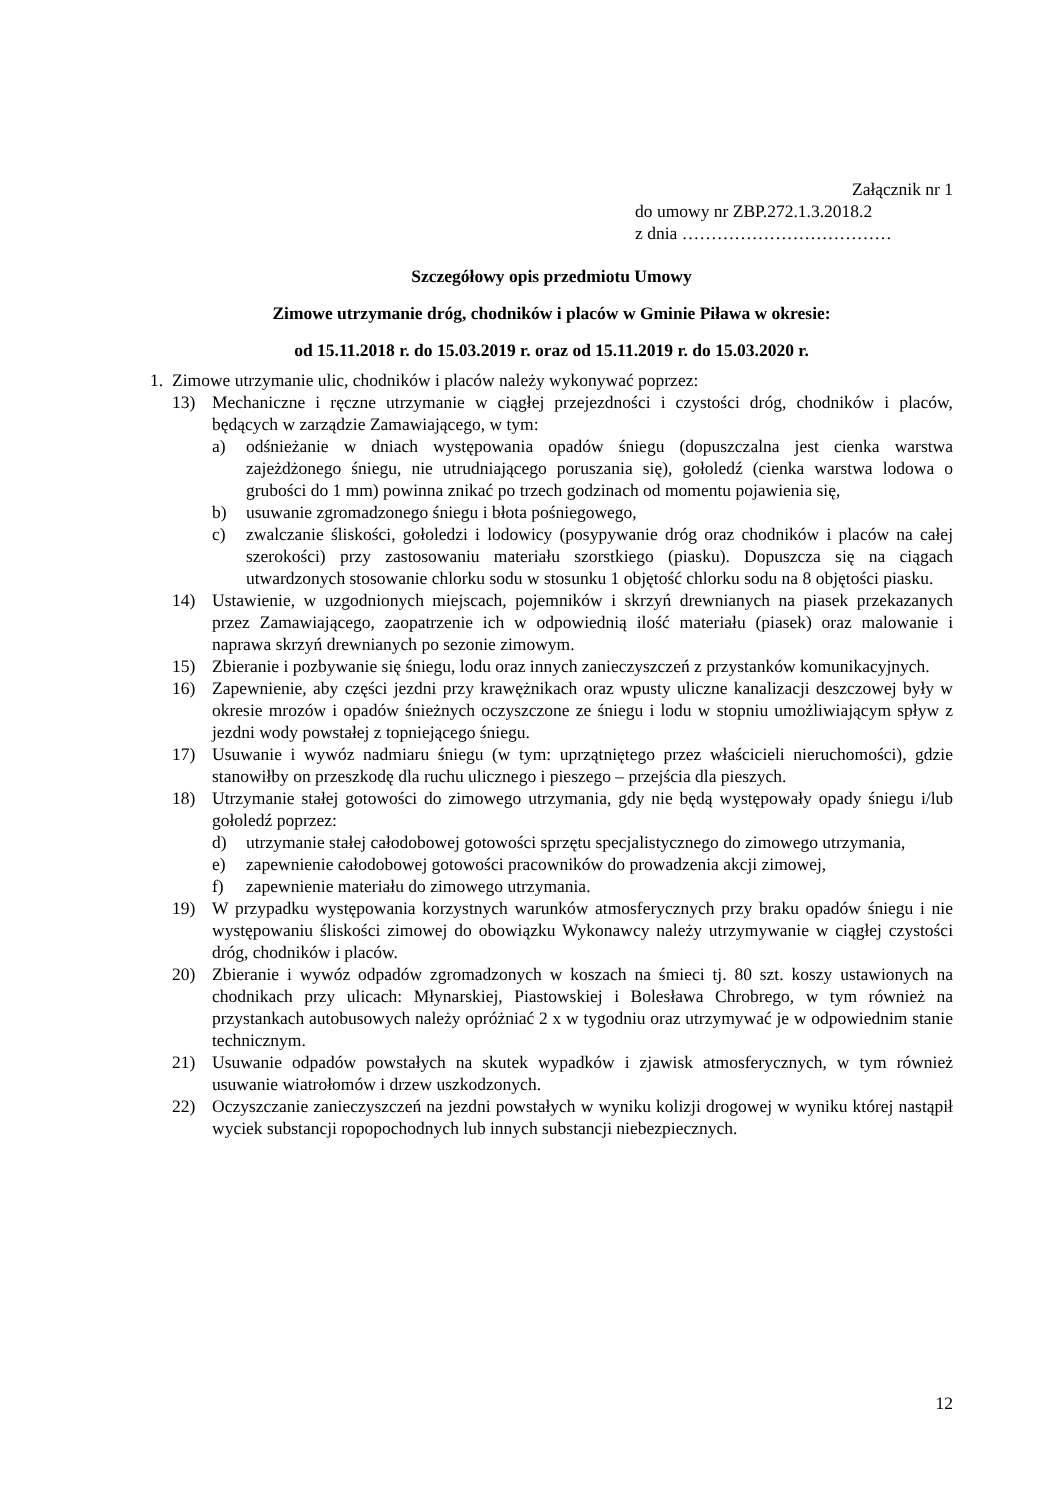Załącznik nr 1
do umowy nr ZBP.272.1.3.2018.2
z dnia ………………………………
Szczegółowy opis przedmiotu Umowy
Zimowe utrzymanie dróg, chodników i placów w Gminie Piława w okresie:
od 15.11.2018 r. do 15.03.2019 r. oraz od 15.11.2019 r. do 15.03.2020 r.
1. Zimowe utrzymanie ulic, chodników i placów należy wykonywać poprzez:
13) Mechaniczne i ręczne utrzymanie w ciągłej przejezdności i czystości dróg, chodników i placów, będących w zarządzie Zamawiającego, w tym:
a) odśnieżanie w dniach występowania opadów śniegu (dopuszczalna jest cienka warstwa zajeżdżonego śniegu, nie utrudniającego poruszania się), gołoledź (cienka warstwa lodowa o grubości do 1 mm) powinna znikać po trzech godzinach od momentu pojawienia się,
b) usuwanie zgromadzonego śniegu i błota pośniegowego,
c) zwalczanie śliskości, gołoledzi i lodowicy (posypywanie dróg oraz chodników i placów na całej szerokości) przy zastosowaniu materiału szorstkiego (piasku). Dopuszcza się na ciągach utwardzonych stosowanie chlorku sodu w stosunku 1 objętość chlorku sodu na 8 objętości piasku.
14) Ustawienie, w uzgodnionych miejscach, pojemników i skrzyń drewnianych na piasek przekazanych przez Zamawiającego, zaopatrzenie ich w odpowiednią ilość materiału (piasek) oraz malowanie i naprawa skrzyń drewnianych po sezonie zimowym.
15) Zbieranie i pozbywanie się śniegu, lodu oraz innych zanieczyszczeń z przystanków komunikacyjnych.
16) Zapewnienie, aby części jezdni przy krawężnikach oraz wpusty uliczne kanalizacji deszczowej były w okresie mrozów i opadów śnieżnych oczyszczone ze śniegu i lodu w stopniu umożliwiającym spływ z jezdni wody powstałej z topniejącego śniegu.
17) Usuwanie i wywóz nadmiaru śniegu (w tym: uprzątniętego przez właścicieli nieruchomości), gdzie stanowiłby on przeszkodę dla ruchu ulicznego i pieszego – przejścia dla pieszych.
18) Utrzymanie stałej gotowości do zimowego utrzymania, gdy nie będą występowały opady śniegu i/lub gołoledź poprzez:
d) utrzymanie stałej całodobowej gotowości sprzętu specjalistycznego do zimowego utrzymania,
e) zapewnienie całodobowej gotowości pracowników do prowadzenia akcji zimowej,
f) zapewnienie materiału do zimowego utrzymania.
19) W przypadku występowania korzystnych warunków atmosferycznych przy braku opadów śniegu i nie występowaniu śliskości zimowej do obowiązku Wykonawcy należy utrzymywanie w ciągłej czystości dróg, chodników i placów.
20) Zbieranie i wywóz odpadów zgromadzonych w koszach na śmieci tj. 80 szt. koszy ustawionych na chodnikach przy ulicach: Młynarskiej, Piastowskiej i Bolesława Chrobrego, w tym również na przystankach autobusowych należy opróżniać 2 x w tygodniu oraz utrzymywać je w odpowiednim stanie technicznym.
21) Usuwanie odpadów powstałych na skutek wypadków i zjawisk atmosferycznych, w tym również usuwanie wiatrołomów i drzew uszkodzonych.
22) Oczyszczanie zanieczyszczeń na jezdni powstałych w wyniku kolizji drogowej w wyniku której nastąpił wyciek substancji ropopochodnych lub innych substancji niebezpiecznych.
12